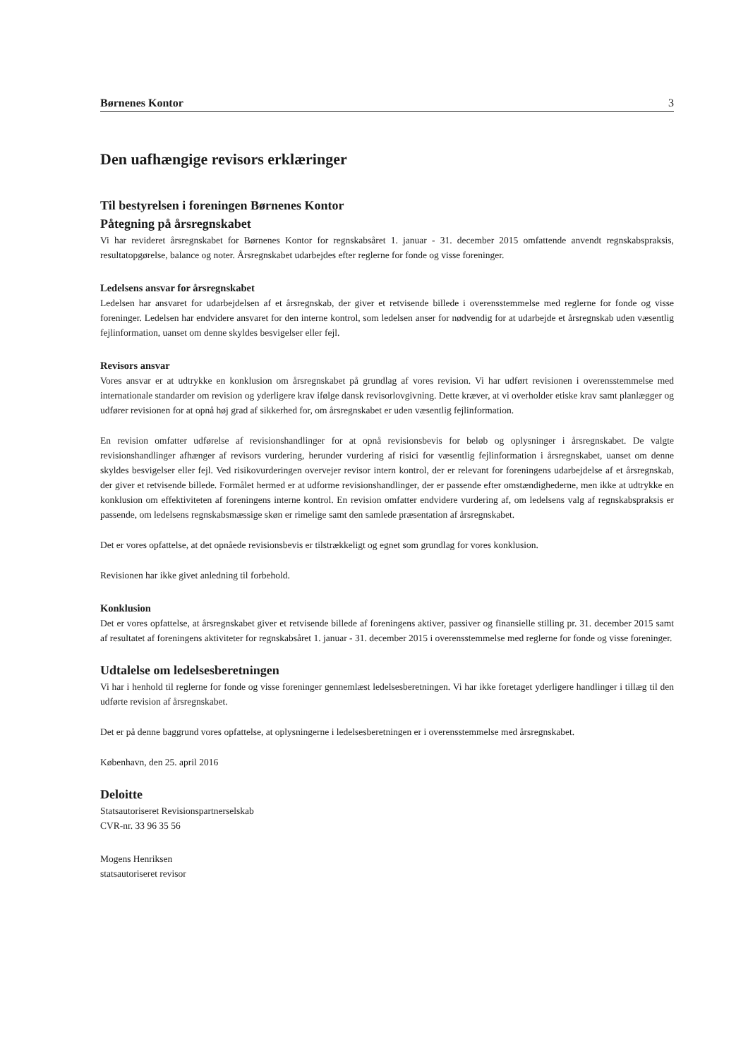Børnenes Kontor 3
Den uafhængige revisors erklæringer
Til bestyrelsen i foreningen Børnenes Kontor
Påtegning på årsregnskabet
Vi har revideret årsregnskabet for Børnenes Kontor for regnskabsåret 1. januar - 31. december 2015 omfattende anvendt regnskabspraksis, resultatopgørelse, balance og noter. Årsregnskabet udarbejdes efter reglerne for fonde og visse foreninger.
Ledelsens ansvar for årsregnskabet
Ledelsen har ansvaret for udarbejdelsen af et årsregnskab, der giver et retvisende billede i overensstemmelse med reglerne for fonde og visse foreninger. Ledelsen har endvidere ansvaret for den interne kontrol, som ledelsen anser for nødvendig for at udarbejde et årsregnskab uden væsentlig fejlinformation, uanset om denne skyldes besvigelser eller fejl.
Revisors ansvar
Vores ansvar er at udtrykke en konklusion om årsregnskabet på grundlag af vores revision. Vi har udført revisionen i overensstemmelse med internationale standarder om revision og yderligere krav ifølge dansk revisorlovgivning. Dette kræver, at vi overholder etiske krav samt planlægger og udfører revisionen for at opnå høj grad af sikkerhed for, om årsregnskabet er uden væsentlig fejlinformation.
En revision omfatter udførelse af revisionshandlinger for at opnå revisionsbevis for beløb og oplysninger i årsregnskabet. De valgte revisionshandlinger afhænger af revisors vurdering, herunder vurdering af risici for væsentlig fejlinformation i årsregnskabet, uanset om denne skyldes besvigelser eller fejl. Ved risikovurderingen overvejer revisor intern kontrol, der er relevant for foreningens udarbejdelse af et årsregnskab, der giver et retvisende billede. Formålet hermed er at udforme revisionshandlinger, der er passende efter omstændighederne, men ikke at udtrykke en konklusion om effektiviteten af foreningens interne kontrol. En revision omfatter endvidere vurdering af, om ledelsens valg af regnskabspraksis er passende, om ledelsens regnskabsmæssige skøn er rimelige samt den samlede præsentation af årsregnskabet.
Det er vores opfattelse, at det opnåede revisionsbevis er tilstrækkeligt og egnet som grundlag for vores konklusion.
Revisionen har ikke givet anledning til forbehold.
Konklusion
Det er vores opfattelse, at årsregnskabet giver et retvisende billede af foreningens aktiver, passiver og finansielle stilling pr. 31. december 2015 samt af resultatet af foreningens aktiviteter for regnskabsåret 1. januar - 31. december 2015 i overensstemmelse med reglerne for fonde og visse foreninger.
Udtalelse om ledelsesberetningen
Vi har i henhold til reglerne for fonde og visse foreninger gennemlæst ledelsesberetningen. Vi har ikke foretaget yderligere handlinger i tillæg til den udførte revision af årsregnskabet.
Det er på denne baggrund vores opfattelse, at oplysningerne i ledelsesberetningen er i overensstemmelse med årsregnskabet.
København, den 25. april 2016
Deloitte
Statsautoriseret Revisionspartnerselskab
CVR-nr. 33 96 35 56
Mogens Henriksen
statsautoriseret revisor